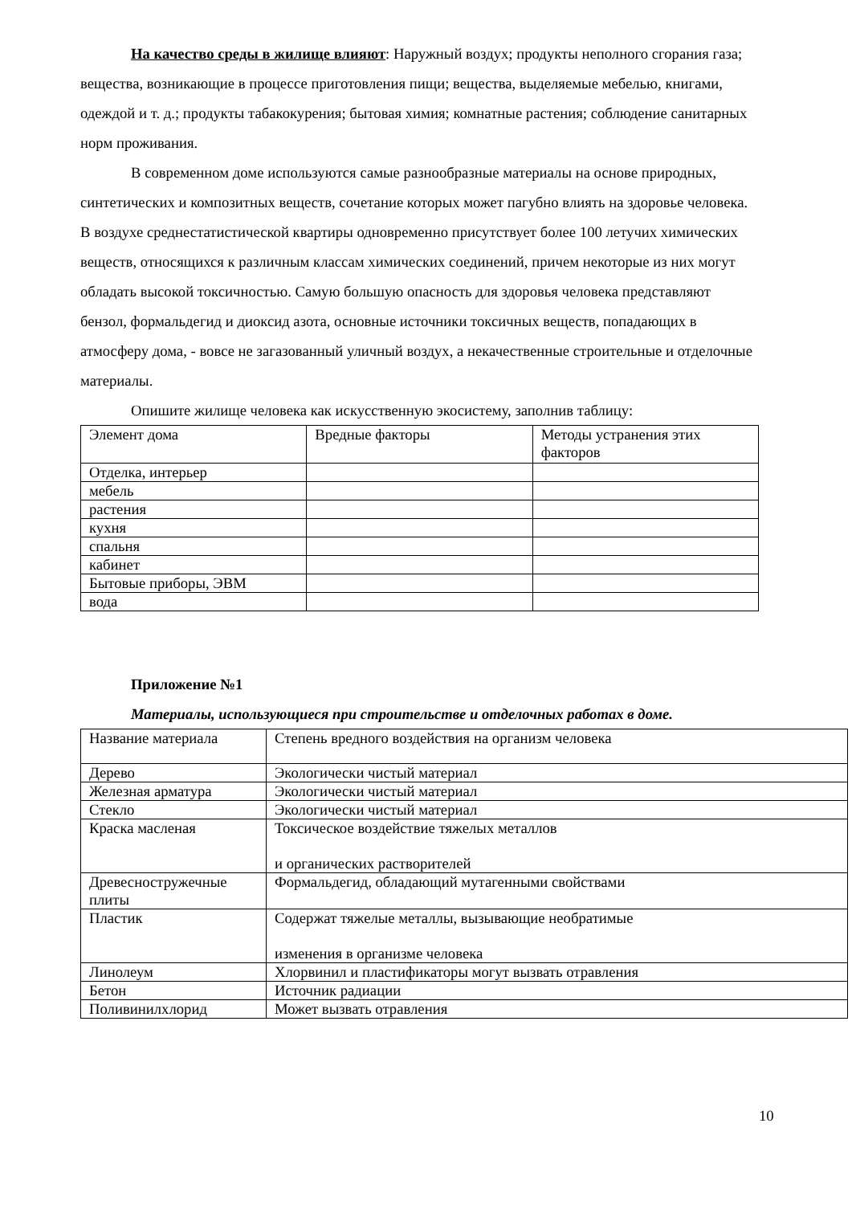На качество среды в жилище влияют: Наружный воздух; продукты неполного сгорания газа; вещества, возникающие в процессе приготовления пищи; вещества, выделяемые мебелью, книгами, одеждой и т. д.; продукты табакокурения; бытовая химия; комнатные растения; соблюдение санитарных норм проживания.
В современном доме используются самые разнообразные материалы на основе природных, синтетических и композитных веществ, сочетание которых может пагубно влиять на здоровье человека. В воздухе среднестатистической квартиры одновременно присутствует более 100 летучих химических веществ, относящихся к различным классам химических соединений, причем некоторые из них могут обладать высокой токсичностью. Самую большую опасность для здоровья человека представляют бензол, формальдегид и диоксид азота, основные источники токсичных веществ, попадающих в атмосферу дома, - вовсе не загазованный уличный воздух, а некачественные строительные и отделочные материалы.
Опишите жилище человека как искусственную экосистему, заполнив таблицу:
| Элемент дома | Вредные факторы | Методы устранения этих факторов |
| Отделка, интерьер | | |
| мебель | | |
| растения | | |
| кухня | | |
| спальня | | |
| кабинет | | |
| Бытовые приборы, ЭВМ | | |
| вода | | |
Приложение №1
Материалы, использующиеся при строительстве и отделочных работах в доме.
| Название материала | Степень вредного воздействия на организм человека |
| Дерево | Экологически чистый материал |
| Железная арматура | Экологически чистый материал |
| Стекло | Экологически чистый материал |
| Краска масленая | Токсическое воздействие тяжелых металлов и органических растворителей |
| Древесностружечные плиты | Формальдегид, обладающий мутагенными свойствами |
| Пластик | Содержат тяжелые металлы, вызывающие необратимые изменения в организме человека |
| Линолеум | Хлорвинил и пластификаторы могут вызвать отравления |
| Бетон | Источник радиации |
| Поливинилхлорид | Может вызвать отравления |
10